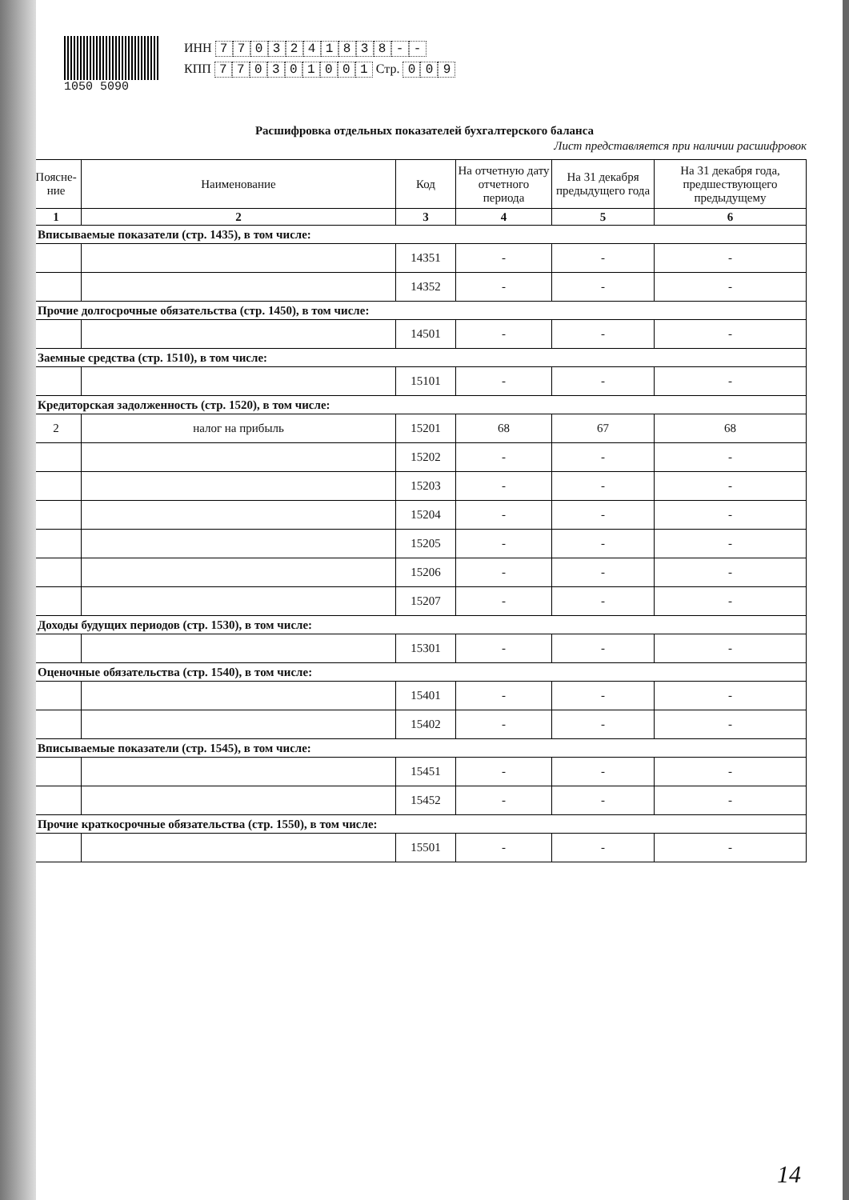1050 5090
ИНН 7703241838 - -
КПП 770301001 Стр. 009
Расшифровка отдельных показателей бухгалтерского баланса
Лист представляется при наличии расшифровок
| Поясне- ние | Наименование | Код | На отчетную дату отчетного периода | На 31 декабря предыдущего года | На 31 декабря года, предшествующего предыдущему |
| --- | --- | --- | --- | --- | --- |
| 1 | 2 | 3 | 4 | 5 | 6 |
| Вписываемые показатели (стр. 1435), в том числе: | | | | | |
| | | 14351 | - | - | - |
| | | 14352 | - | - | - |
| Прочие долгосрочные обязательства (стр. 1450), в том числе: | | | | | |
| | | 14501 | - | - | - |
| Заемные средства (стр. 1510), в том числе: | | | | | |
| | | 15101 | - | - | - |
| Кредиторская задолженность (стр. 1520), в том числе: | | | | | |
| 2 | налог на прибыль | 15201 | 68 | 67 | 68 |
| | | 15202 | - | - | - |
| | | 15203 | - | - | - |
| | | 15204 | - | - | - |
| | | 15205 | - | - | - |
| | | 15206 | - | - | - |
| | | 15207 | - | - | - |
| Доходы будущих периодов (стр. 1530), в том числе: | | | | | |
| | | 15301 | - | - | - |
| Оценочные обязательства (стр. 1540), в том числе: | | | | | |
| | | 15401 | - | - | - |
| | | 15402 | - | - | - |
| Вписываемые показатели (стр. 1545), в том числе: | | | | | |
| | | 15451 | - | - | - |
| | | 15452 | - | - | - |
| Прочие краткосрочные обязательства (стр. 1550), в том числе: | | | | | |
| | | 15501 | - | - | - |
14